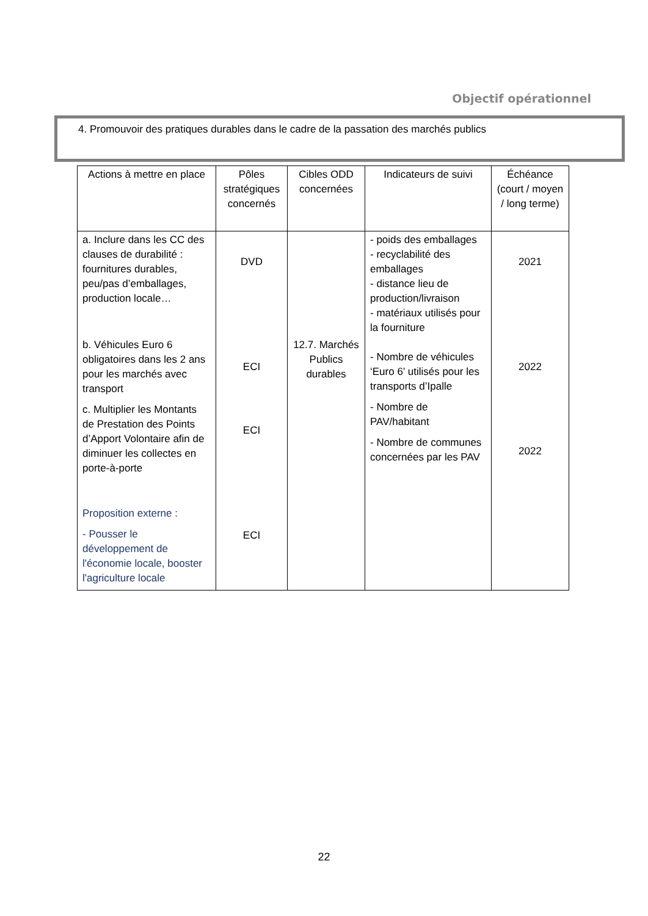Objectif opérationnel
4. Promouvoir des pratiques durables dans le cadre de la passation des marchés publics
| Actions à mettre en place | Pôles stratégiques concernés | Cibles ODD concernées | Indicateurs de suivi | Échéance (court / moyen / long terme) |
| --- | --- | --- | --- | --- |
| a. Inclure dans les CC des clauses de durabilité : fournitures durables, peu/pas d’emballages, production locale… b. Véhicules Euro 6 obligatoires dans les 2 ans pour les marchés avec transport c. Multiplier les Montants de Prestation des Points d’Apport Volontaire afin de diminuer les collectes en porte-à-porte Proposition externe : - Pousser le développement de l'économie locale, booster l'agriculture locale | DVD ECI ECI ECI | 12.7. Marchés Publics durables | - poids des emballages - recyclabilité des emballages - distance lieu de production/livraison - matériaux utilisés pour la fourniture - Nombre de véhicules ‘Euro 6’ utilisés pour les transports d’Ipalle - Nombre de PAV/habitant - Nombre de communes concernées par les PAV | 2021 2022 2022 |
22